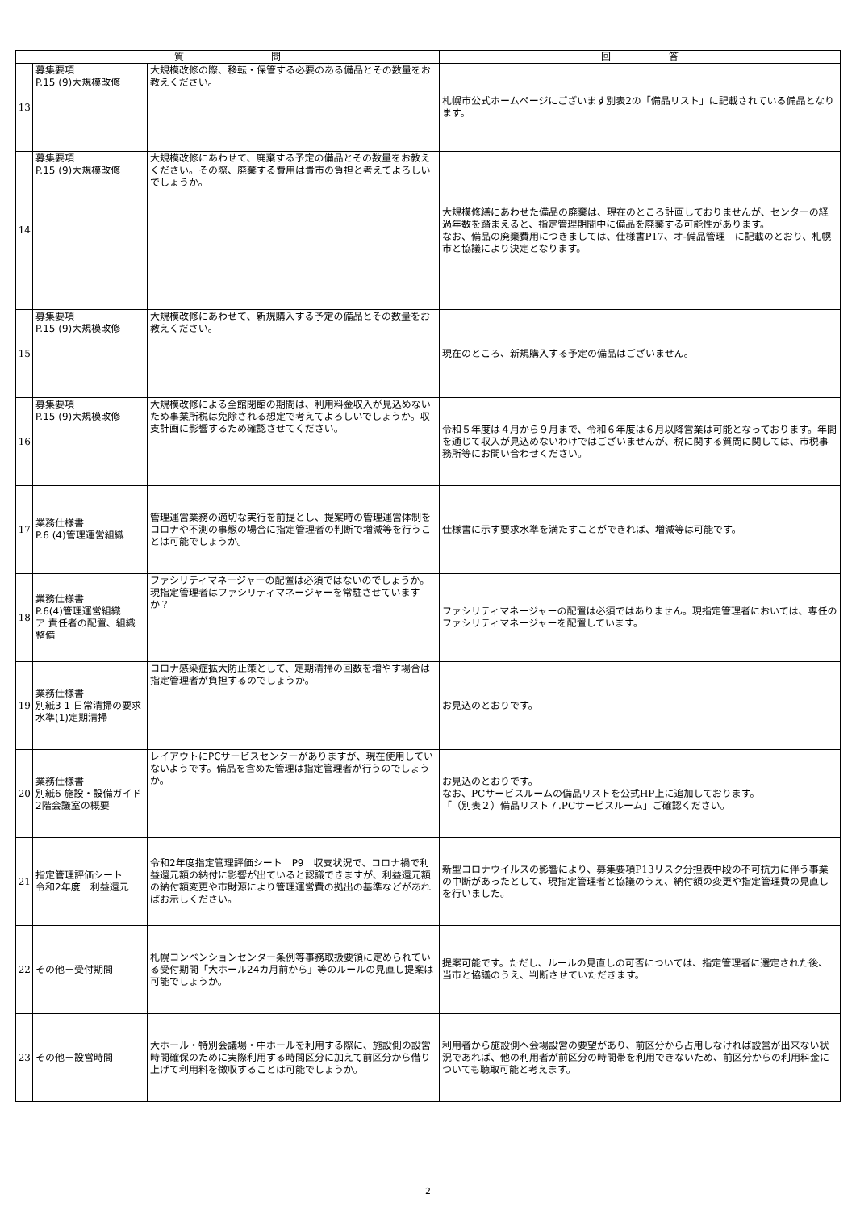| 質 問 | | | 回 答 |
| --- | --- | --- | --- |
| 13 | 募集要項 P.15 (9)大規模改修 | 大規模改修の際、移転・保管する必要のある備品とその数量をお教えください。 | 札幌市公式ホームページにございます別表2の「備品リスト」に記載されている備品となります。 |
| 14 | 募集要項 P.15 (9)大規模改修 | 大規模改修にあわせて、廃棄する予定の備品とその数量をお教えください。その際、廃棄する費用は貴市の負担と考えてよろしいでしょうか。 | 大規模修繕にあわせた備品の廃棄は、現在のところ計画しておりませんが、センターの経過年数を踏まえると、指定管理期間中に備品を廃棄する可能性があります。 なお、備品の廃棄費用につきましては、仕様書P17、オ-備品管理 に記載のとおり、札幌市と協議により決定となります。 |
| 15 | 募集要項 P.15 (9)大規模改修 | 大規模改修にあわせて、新規購入する予定の備品とその数量をお教えください。 | 現在のところ、新規購入する予定の備品はございません。 |
| 16 | 募集要項 P.15 (9)大規模改修 | 大規模改修による全館閉館の期間は、利用料金収入が見込めないため事業所税は免除される想定で考えてよろしいでしょうか。収支計画に影響するため確認させてください。 | 令和５年度は４月から９月まで、令和６年度は６月以降営業は可能となっております。年間を通じて収入が見込めないわけではございませんが、税に関する質問に関しては、市税事務所等にお問い合わせください。 |
| 17 | 業務仕様書 P.6 (4)管理運営組織 | 管理運営業務の適切な実行を前提とし、提案時の管理運営体制をコロナや不測の事態の場合に指定管理者の判断で増減等を行うことは可能でしょうか。 | 仕様書に示す要求水準を満たすことができれば、増減等は可能です。 |
| 18 | 業務仕様書 P.6(4)管理運営組織 ア 責任者の配置、組織整備 | ファシリティマネージャーの配置は必須ではないのでしょうか。現指定管理者はファシリティマネージャーを常駐させていますか？ | ファシリティマネージャーの配置は必須ではありません。現指定管理者においては、専任のファシリティマネージャーを配置しています。 |
| 19 | 業務仕様書 別紙3 1 日常清掃の要求水準(1)定期清掃 | コロナ感染症拡大防止策として、定期清掃の回数を増やす場合は指定管理者が負担するのでしょうか。 | お見込のとおりです。 |
| 20 | 業務仕様書 別紙6 施設・設備ガイド 2階会議室の概要 | レイアウトにPCサービスセンターがありますが、現在使用していないようです。備品を含めた管理は指定管理者が行うのでしょうか。 | お見込のとおりです。 なお、PCサービスルームの備品リストを公式HP上に追加しております。 「（別表２）備品リスト７.PCサービスルーム」ご確認ください。 |
| 21 | 指定管理評価シート 令和2年度 利益還元 | 令和2年度指定管理評価シート P9 収支状況で、コロナ禍で利益還元額の納付に影響が出ていると認識できますが、利益還元額の納付額変更や市財源により管理運営費の拠出の基準などがあればお示しください。 | 新型コロナウイルスの影響により、募集要項P13リスク分担表中段の不可抗力に伴う事業の中断があったとして、現指定管理者と協議のうえ、納付額の変更や指定管理費の見直しを行いました。 |
| 22 | その他－受付期間 | 札幌コンベンションセンター条例等事務取扱要領に定められている受付期間「大ホール24カ月前から」等のルールの見直し提案は可能でしょうか。 | 提案可能です。ただし、ルールの見直しの可否については、指定管理者に選定された後、当市と協議のうえ、判断させていただきます。 |
| 23 | その他－設営時間 | 大ホール・特別会議場・中ホールを利用する際に、施設側の設営時間確保のために実際利用する時間区分に加えて前区分から借り上げて利用料を徴収することは可能でしょうか。 | 利用者から施設側へ会場設営の要望があり、前区分から占用しなければ設営が出来ない状況であれば、他の利用者が前区分の時間帯を利用できないため、前区分からの利用料金についても聴取可能と考えます。 |
2